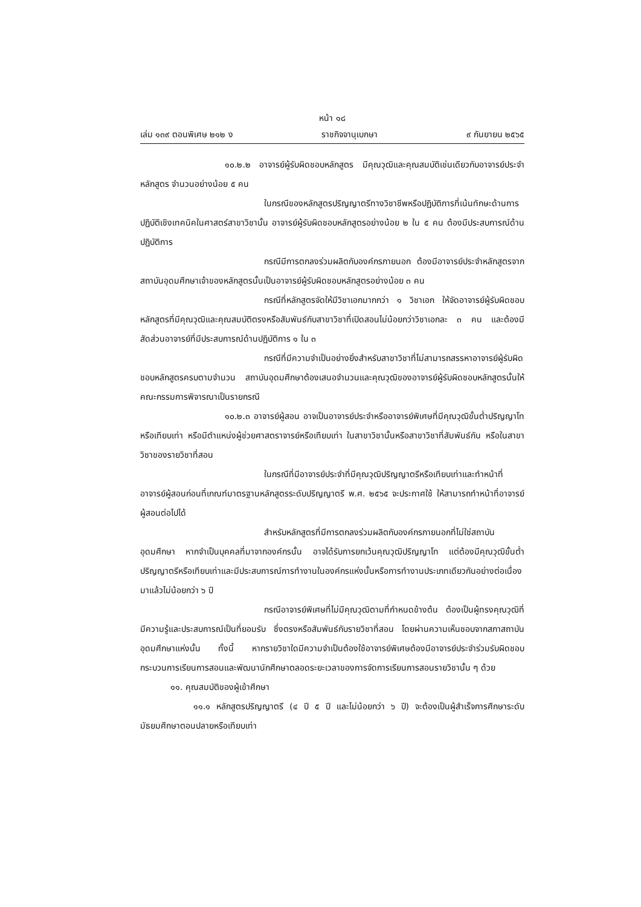หน้า ๑๘
เล่ม ๑๓๙ ตอนพิเศษ ๒๑๒ ง ราชกิจจานุเบกษา ๙ กันยายน ๒๕๖๕
๑๐.๒.๒ อาจารย์ผู้รับผิดชอบหลักสูตร มีคุณวุฒิและคุณสมบัติเช่นเดียวกับอาจารย์ประจำหลักสูตร จำนวนอย่างน้อย ๕ คน
ในกรณีของหลักสูตรปริญญาตรีทางวิชาชีพหรือปฏิบัติการที่เน้นทักษะด้านการปฏิบัติเชิงเทคนิคในศาสตร์สาขาวิชานั้น อาจารย์ผู้รับผิดชอบหลักสูตรอย่างน้อย ๒ ใน ๕ คน ต้องมีประสบการณ์ด้านปฏิบัติการ
กรณีมีการตกลงร่วมผลิตกับองค์กรภายนอก ต้องมีอาจารย์ประจำหลักสูตรจากสถาบันอุดมศึกษาเจ้าของหลักสูตรนั้นเป็นอาจารย์ผู้รับผิดชอบหลักสูตรอย่างน้อย ๓ คน
กรณีที่หลักสูตรจัดให้มีวิชาเอกมากกว่า ๑ วิชาเอก ให้จัดอาจารย์ผู้รับผิดชอบหลักสูตรที่มีคุณวุฒิและคุณสมบัติตรงหรือสัมพันธ์กับสาขาวิชาที่เปิดสอนไม่น้อยกว่าวิชาเอกละ ๓ คน และต้องมีสัดส่วนอาจารย์ที่มีประสบการณ์ด้านปฏิบัติการ ๑ ใน ๓
กรณีที่มีความจำเป็นอย่างยิ่งสำหรับสาขาวิชาที่ไม่สามารถสรรหาอาจารย์ผู้รับผิดชอบหลักสูตรครบตามจำนวน สถาบันอุดมศึกษาต้องเสนอจำนวนและคุณวุฒิของอาจารย์ผู้รับผิดชอบหลักสูตรนั้นให้คณะกรรมการพิจารณาเป็นรายกรณี
๑๐.๒.๓ อาจารย์ผู้สอน อาจเป็นอาจารย์ประจำหรืออาจารย์พิเศษที่มีคุณวุฒิขั้นต่ำปริญญาโทหรือเทียบเท่า หรือมีตำแหน่งผู้ช่วยศาสตราจารย์หรือเทียบเท่า ในสาขาวิชานั้นหรือสาขาวิชาที่สัมพันธ์กัน หรือในสาขาวิชาของรายวิชาที่สอน
ในกรณีที่มีอาจารย์ประจำที่มีคุณวุฒิปริญญาตรีหรือเทียบเท่าและทำหน้าที่อาจารย์ผู้สอนก่อนที่เกณฑ์มาตรฐานหลักสูตรระดับปริญญาตรี พ.ศ. ๒๕๖๕ จะประกาศใช้ ให้สามารถทำหน้าที่อาจารย์ผู้สอนต่อไปได้
สำหรับหลักสูตรที่มีการตกลงร่วมผลิตกับองค์กรภายนอกที่ไม่ใช่สถาบันอุดมศึกษา หากจำเป็นบุคคลที่มาจากองค์กรนั้น อาจได้รับการยกเว้นคุณวุฒิปริญญาโท แต่ต้องมีคุณวุฒิขั้นต่ำปริญญาตรีหรือเทียบเท่าและมีประสบการณ์การทำงานในองค์กรแห่งนั้นหรือการทำงานประเภทเดียวกันอย่างต่อเนื่องมาแล้วไม่น้อยกว่า ๖ ปี
กรณีอาจารย์พิเศษที่ไม่มีคุณวุฒิตามที่กำหนดข้างต้น ต้องเป็นผู้ทรงคุณวุฒิที่มีความรู้และประสบการณ์เป็นที่ยอมรับ ซึ่งตรงหรือสัมพันธ์กับรายวิชาที่สอน โดยผ่านความเห็นชอบจากสภาสถาบันอุดมศึกษาแห่งนั้น ทั้งนี้ หากรายวิชาใดมีความจำเป็นต้องใช้อาจารย์พิเศษต้องมีอาจารย์ประจำร่วมรับผิดชอบกระบวนการเรียนการสอนและพัฒนานักศึกษาตลอดระยะเวลาของการจัดการเรียนการสอนรายวิชานั้น ๆ ด้วย
๑๑. คุณสมบัติของผู้เข้าศึกษา
๑๑.๑ หลักสูตรปริญญาตรี (๔ ปี ๕ ปี และไม่น้อยกว่า ๖ ปี) จะต้องเป็นผู้สำเร็จการศึกษาระดับมัธยมศึกษาตอนปลายหรือเทียบเท่า